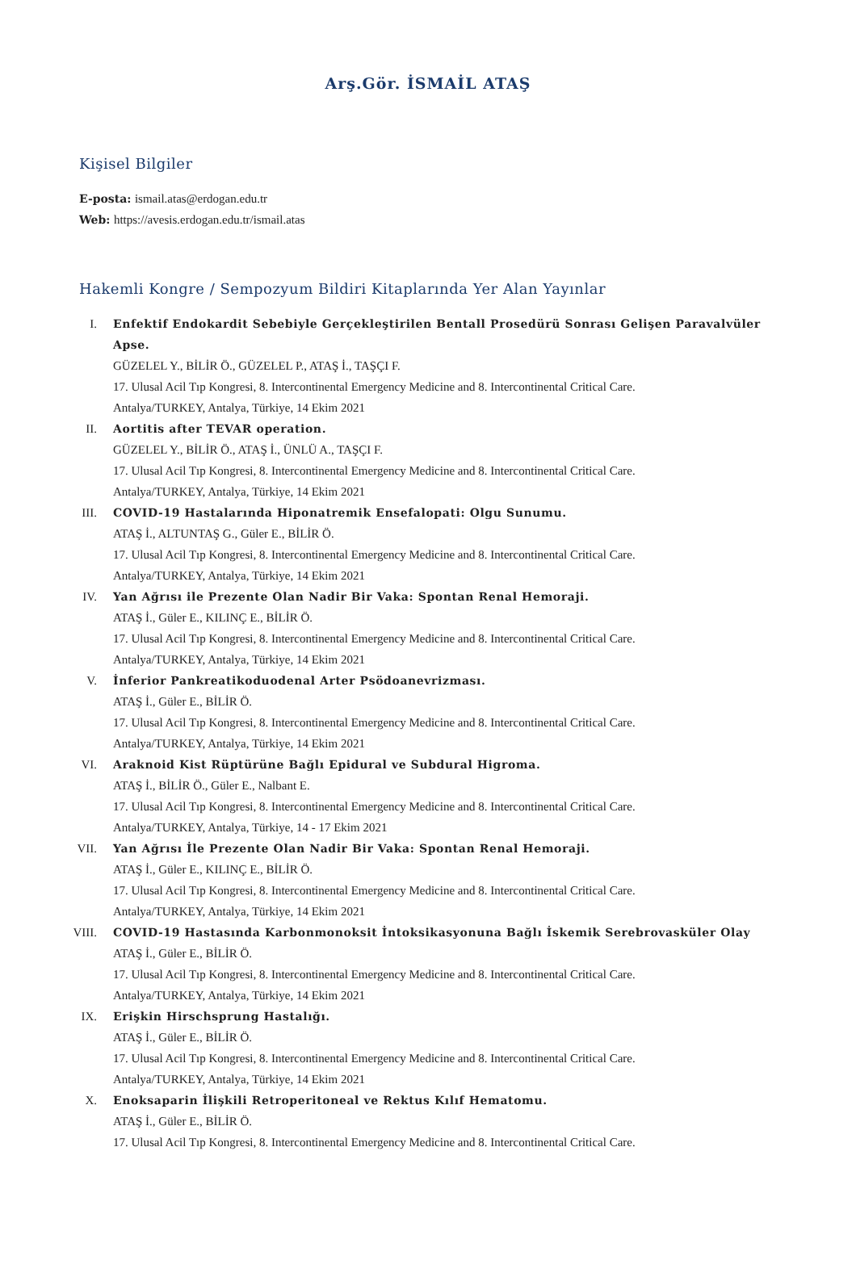Arş.Gör. İSMAİL ATAŞ
Kişisel Bilgiler
E-posta: ismail.atas@erdogan.edu.tr
Web: https://avesis.erdogan.edu.tr/ismail.atas
Hakemli Kongre / Sempozyum Bildiri Kitaplarında Yer Alan Yayınlar
I. Enfektif Endokardit Sebebiyle Gerçekleştirilen Bentall Prosedürü Sonrası Gelişen Paravalvüler Apse.
GÜZELEL Y., BİLİR Ö., GÜZELEL P., ATAŞ İ., TAŞÇI F.
17. Ulusal Acil Tıp Kongresi, 8. Intercontinental Emergency Medicine and 8. Intercontinental Critical Care.
Antalya/TURKEY, Antalya, Türkiye, 14 Ekim 2021
II. Aortitis after TEVAR operation.
GÜZELEL Y., BİLİR Ö., ATAŞ İ., ÜNLÜ A., TAŞÇI F.
17. Ulusal Acil Tıp Kongresi, 8. Intercontinental Emergency Medicine and 8. Intercontinental Critical Care.
Antalya/TURKEY, Antalya, Türkiye, 14 Ekim 2021
III. COVID-19 Hastalarında Hiponatremik Ensefalopati: Olgu Sunumu.
ATAŞ İ., ALTUNTAŞ G., Güler E., BİLİR Ö.
17. Ulusal Acil Tıp Kongresi, 8. Intercontinental Emergency Medicine and 8. Intercontinental Critical Care.
Antalya/TURKEY, Antalya, Türkiye, 14 Ekim 2021
IV. Yan Ağrısı ile Prezente Olan Nadir Bir Vaka: Spontan Renal Hemoraji.
ATAŞ İ., Güler E., KILINÇ E., BİLİR Ö.
17. Ulusal Acil Tıp Kongresi, 8. Intercontinental Emergency Medicine and 8. Intercontinental Critical Care.
Antalya/TURKEY, Antalya, Türkiye, 14 Ekim 2021
V. İnferior Pankreatikoduodenal Arter Psödoanevrizması.
ATAŞ İ., Güler E., BİLİR Ö.
17. Ulusal Acil Tıp Kongresi, 8. Intercontinental Emergency Medicine and 8. Intercontinental Critical Care.
Antalya/TURKEY, Antalya, Türkiye, 14 Ekim 2021
VI. Araknoid Kist Rüptürüne Bağlı Epidural ve Subdural Higroma.
ATAŞ İ., BİLİR Ö., Güler E., Nalbant E.
17. Ulusal Acil Tıp Kongresi, 8. Intercontinental Emergency Medicine and 8. Intercontinental Critical Care.
Antalya/TURKEY, Antalya, Türkiye, 14 - 17 Ekim 2021
VII. Yan Ağrısı İle Prezente Olan Nadir Bir Vaka: Spontan Renal Hemoraji.
ATAŞ İ., Güler E., KILINÇ E., BİLİR Ö.
17. Ulusal Acil Tıp Kongresi, 8. Intercontinental Emergency Medicine and 8. Intercontinental Critical Care.
Antalya/TURKEY, Antalya, Türkiye, 14 Ekim 2021
VIII.
COVID-19 Hastasında Karbonmonoksit İntoksikasyonuna Bağlı İskemik Serebrovasküler Olay
ATAŞ İ., Güler E., BİLİR Ö.
17. Ulusal Acil Tıp Kongresi, 8. Intercontinental Emergency Medicine and 8. Intercontinental Critical Care.
Antalya/TURKEY, Antalya, Türkiye, 14 Ekim 2021
IX. Erişkin Hirschsprung Hastalığı.
ATAŞ İ., Güler E., BİLİR Ö.
17. Ulusal Acil Tıp Kongresi, 8. Intercontinental Emergency Medicine and 8. Intercontinental Critical Care.
Antalya/TURKEY, Antalya, Türkiye, 14 Ekim 2021
X. Enoksaparin İlişkili Retroperitoneal ve Rektus Kılıf Hematomu.
ATAŞ İ., Güler E., BİLİR Ö.
17. Ulusal Acil Tıp Kongresi, 8. Intercontinental Emergency Medicine and 8. Intercontinental Critical Care.